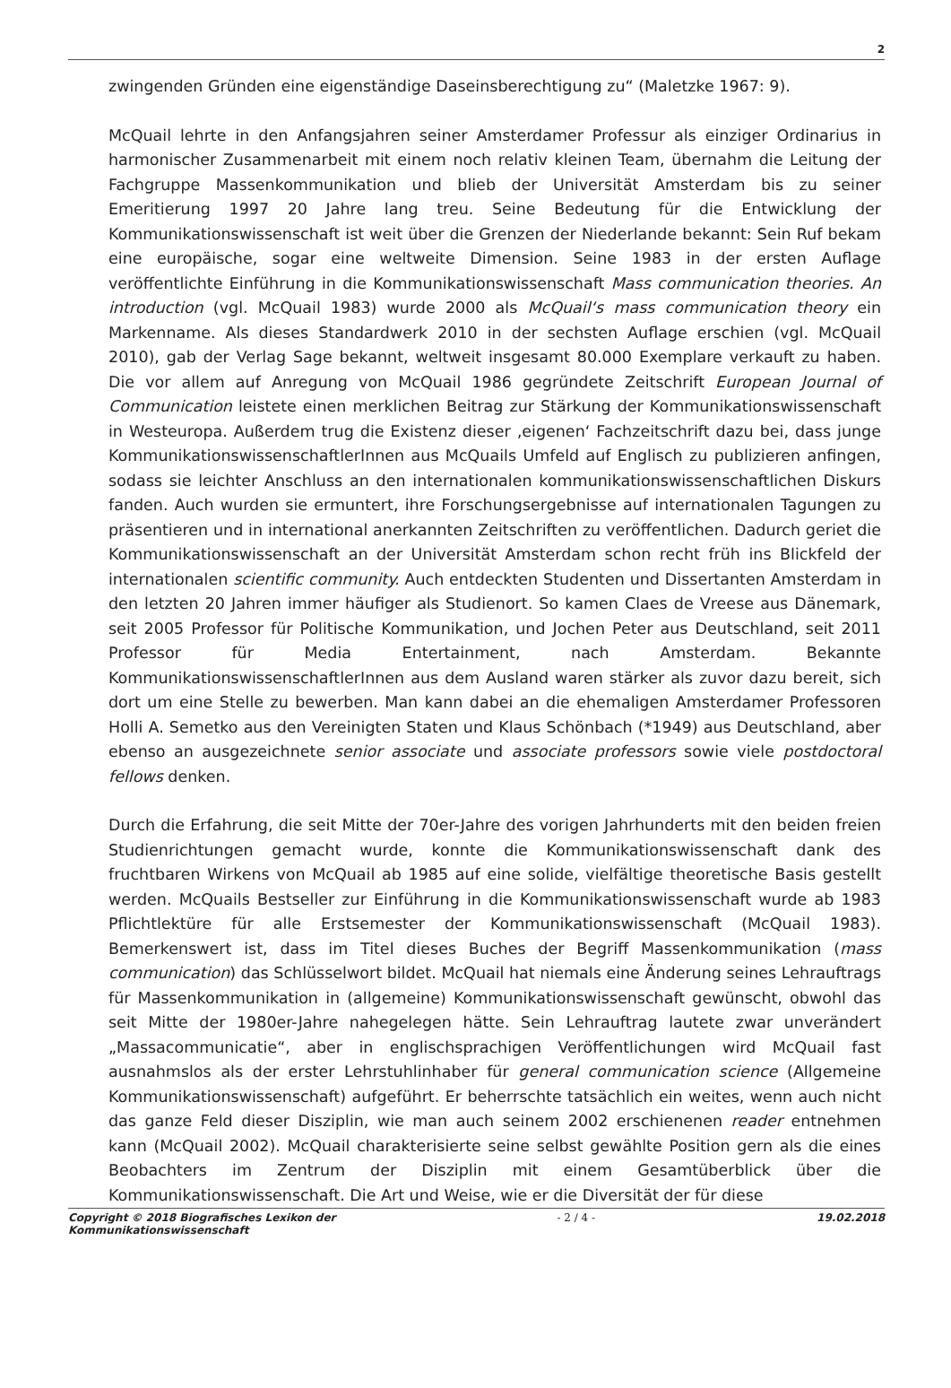2
zwingenden Gründen eine eigenständige Daseinsberechtigung zu“ (Maletzke 1967: 9).
McQuail lehrte in den Anfangsjahren seiner Amsterdamer Professur als einziger Ordinarius in harmonischer Zusammenarbeit mit einem noch relativ kleinen Team, übernahm die Leitung der Fachgruppe Massenkommunikation und blieb der Universität Amsterdam bis zu seiner Emeritierung 1997 20 Jahre lang treu. Seine Bedeutung für die Entwicklung der Kommunikationswissenschaft ist weit über die Grenzen der Niederlande bekannt: Sein Ruf bekam eine europäische, sogar eine weltweite Dimension. Seine 1983 in der ersten Auflage veröffentlichte Einführung in die Kommunikationswissenschaft Mass communication theories. An introduction (vgl. McQuail 1983) wurde 2000 als McQuail‘s mass communication theory ein Markenname. Als dieses Standardwerk 2010 in der sechsten Auflage erschien (vgl. McQuail 2010), gab der Verlag Sage bekannt, weltweit insgesamt 80.000 Exemplare verkauft zu haben. Die vor allem auf Anregung von McQuail 1986 gegründete Zeitschrift European Journal of Communication leistete einen merklichen Beitrag zur Stärkung der Kommunikationswissenschaft in Westeuropa. Außerdem trug die Existenz dieser ‚eigenen‘ Fachzeitschrift dazu bei, dass junge KommunikationswissenschaftlerInnen aus McQuails Umfeld auf Englisch zu publizieren anfingen, sodass sie leichter Anschluss an den internationalen kommunikationswissenschaftlichen Diskurs fanden. Auch wurden sie ermuntert, ihre Forschungsergebnisse auf internationalen Tagungen zu präsentieren und in international anerkannten Zeitschriften zu veröffentlichen. Dadurch geriet die Kommunikationswissenschaft an der Universität Amsterdam schon recht früh ins Blickfeld der internationalen scientific community. Auch entdeckten Studenten und Dissertanten Amsterdam in den letzten 20 Jahren immer häufiger als Studienort. So kamen Claes de Vreese aus Dänemark, seit 2005 Professor für Politische Kommunikation, und Jochen Peter aus Deutschland, seit 2011 Professor für Media Entertainment, nach Amsterdam. Bekannte KommunikationswissenschaftlerInnen aus dem Ausland waren stärker als zuvor dazu bereit, sich dort um eine Stelle zu bewerben. Man kann dabei an die ehemaligen Amsterdamer Professoren Holli A. Semetko aus den Vereinigten Staten und Klaus Schönbach (*1949) aus Deutschland, aber ebenso an ausgezeichnete senior associate und associate professors sowie viele postdoctoral fellows denken.
Durch die Erfahrung, die seit Mitte der 70er-Jahre des vorigen Jahrhunderts mit den beiden freien Studienrichtungen gemacht wurde, konnte die Kommunikationswissenschaft dank des fruchtbaren Wirkens von McQuail ab 1985 auf eine solide, vielfältige theoretische Basis gestellt werden. McQuails Bestseller zur Einführung in die Kommunikationswissenschaft wurde ab 1983 Pflichtlektüre für alle Erstsemester der Kommunikationswissenschaft (McQuail 1983). Bemerkenswert ist, dass im Titel dieses Buches der Begriff Massenkommunikation (mass communication) das Schlüsselwort bildet. McQuail hat niemals eine Änderung seines Lehrauftrags für Massenkommunikation in (allgemeine) Kommunikationswissenschaft gewünscht, obwohl das seit Mitte der 1980er-Jahre nahegelegen hätte. Sein Lehrauftrag lautete zwar unverändert „Massacommunicatie“, aber in englischsprachigen Veröffentlichungen wird McQuail fast ausnahmslos als der erster Lehrstuhlinhaber für general communication science (Allgemeine Kommunikationswissenschaft) aufgeführt. Er beherrschte tatsächlich ein weites, wenn auch nicht das ganze Feld dieser Disziplin, wie man auch seinem 2002 erschienenen reader entnehmen kann (McQuail 2002). McQuail charakterisierte seine selbst gewählte Position gern als die eines Beobachters im Zentrum der Disziplin mit einem Gesamtüberblick über die Kommunikationswissenschaft. Die Art und Weise, wie er die Diversität der für diese
Copyright © 2018 Biografisches Lexikon der
Kommunikationswissenschaft - 2 / 4 - 19.02.2018